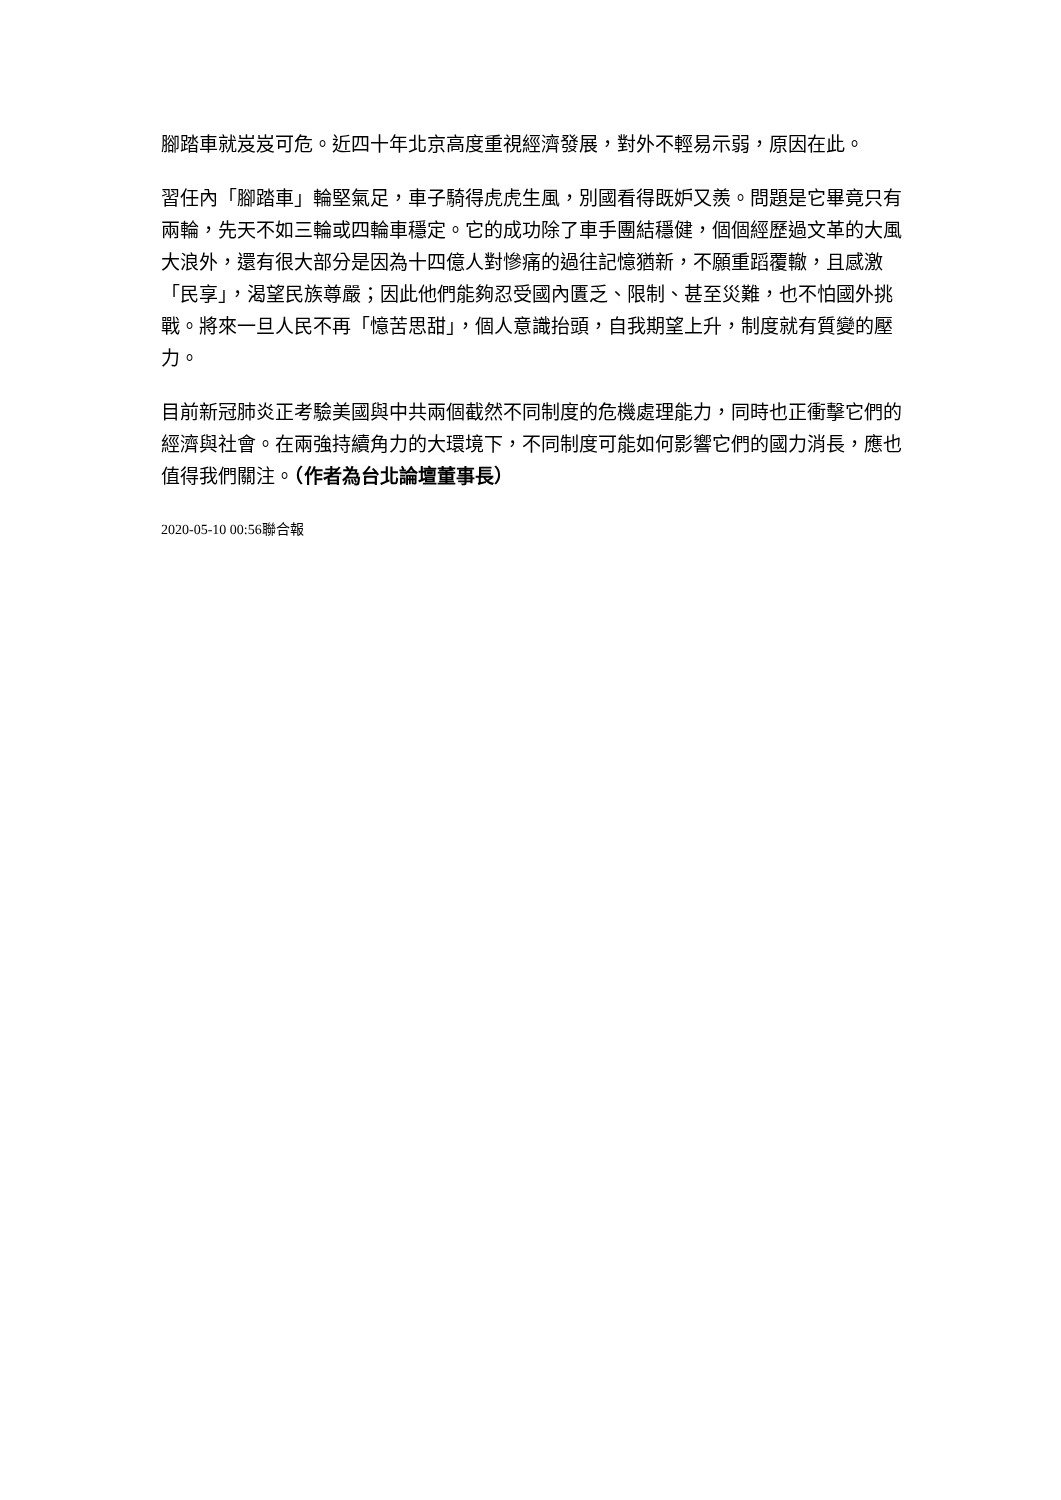腳踏車就岌岌可危。近四十年北京高度重視經濟發展，對外不輕易示弱，原因在此。
習任內「腳踏車」輪堅氣足，車子騎得虎虎生風，別國看得既妒又羨。問題是它畢竟只有兩輪，先天不如三輪或四輪車穩定。它的成功除了車手團結穩健，個個經歷過文革的大風大浪外，還有很大部分是因為十四億人對慘痛的過往記憶猶新，不願重蹈覆轍，且感激「民享」，渴望民族尊嚴；因此他們能夠忍受國內匱乏、限制、甚至災難，也不怕國外挑戰。將來一旦人民不再「憶苦思甜」，個人意識抬頭，自我期望上升，制度就有質變的壓力。
目前新冠肺炎正考驗美國與中共兩個截然不同制度的危機處理能力，同時也正衝擊它們的經濟與社會。在兩強持續角力的大環境下，不同制度可能如何影響它們的國力消長，應也值得我們關注。（作者為台北論壇董事長）
2020-05-10 00:56聯合報